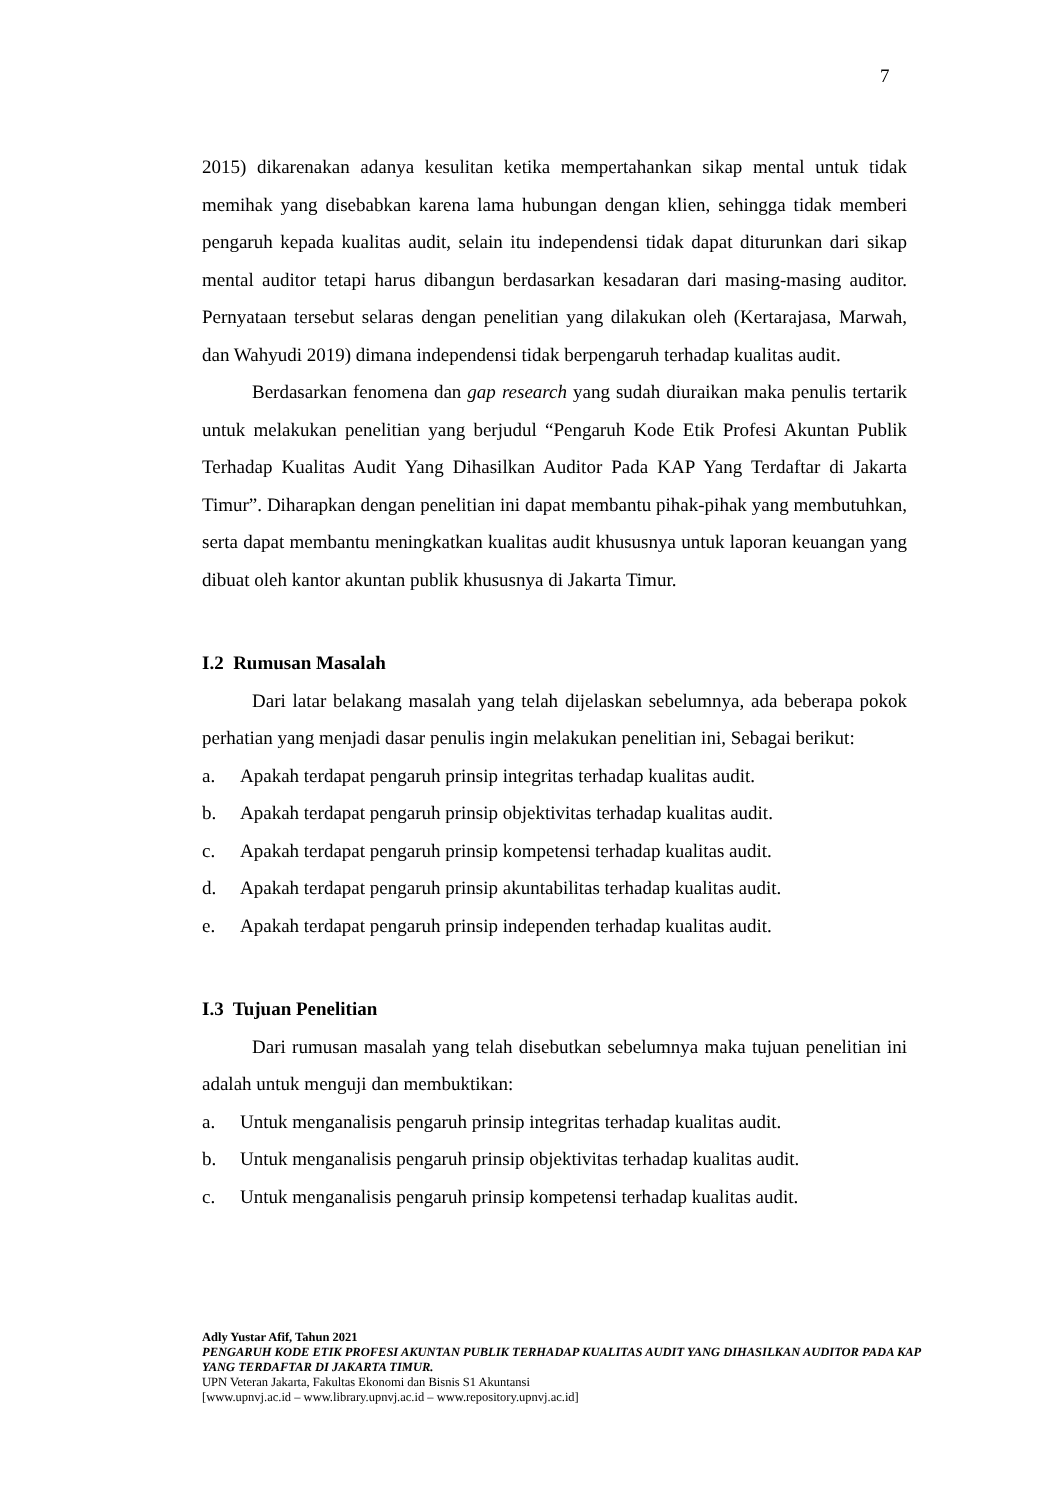7
2015) dikarenakan adanya kesulitan ketika mempertahankan sikap mental untuk tidak memihak yang disebabkan karena lama hubungan dengan klien, sehingga tidak memberi pengaruh kepada kualitas audit, selain itu independensi tidak dapat diturunkan dari sikap mental auditor tetapi harus dibangun berdasarkan kesadaran dari masing-masing auditor. Pernyataan tersebut selaras dengan penelitian yang dilakukan oleh (Kertarajasa, Marwah, dan Wahyudi 2019) dimana independensi tidak berpengaruh terhadap kualitas audit.
Berdasarkan fenomena dan gap research yang sudah diuraikan maka penulis tertarik untuk melakukan penelitian yang berjudul “Pengaruh Kode Etik Profesi Akuntan Publik Terhadap Kualitas Audit Yang Dihasilkan Auditor Pada KAP Yang Terdaftar di Jakarta Timur”. Diharapkan dengan penelitian ini dapat membantu pihak-pihak yang membutuhkan, serta dapat membantu meningkatkan kualitas audit khususnya untuk laporan keuangan yang dibuat oleh kantor akuntan publik khususnya di Jakarta Timur.
I.2 Rumusan Masalah
Dari latar belakang masalah yang telah dijelaskan sebelumnya, ada beberapa pokok perhatian yang menjadi dasar penulis ingin melakukan penelitian ini, Sebagai berikut:
a. Apakah terdapat pengaruh prinsip integritas terhadap kualitas audit.
b. Apakah terdapat pengaruh prinsip objektivitas terhadap kualitas audit.
c. Apakah terdapat pengaruh prinsip kompetensi terhadap kualitas audit.
d. Apakah terdapat pengaruh prinsip akuntabilitas terhadap kualitas audit.
e. Apakah terdapat pengaruh prinsip independen terhadap kualitas audit.
I.3 Tujuan Penelitian
Dari rumusan masalah yang telah disebutkan sebelumnya maka tujuan penelitian ini adalah untuk menguji dan membuktikan:
a. Untuk menganalisis pengaruh prinsip integritas terhadap kualitas audit.
b. Untuk menganalisis pengaruh prinsip objektivitas terhadap kualitas audit.
c. Untuk menganalisis pengaruh prinsip kompetensi terhadap kualitas audit.
Adly Yustar Afif, Tahun 2021
PENGARUH KODE ETIK PROFESI AKUNTAN PUBLIK TERHADAP KUALITAS AUDIT YANG DIHASILKAN AUDITOR PADA KAP YANG TERDAFTAR DI JAKARTA TIMUR.
UPN Veteran Jakarta, Fakultas Ekonomi dan Bisnis S1 Akuntansi
[www.upnvj.ac.id – www.library.upnvj.ac.id – www.repository.upnvj.ac.id]